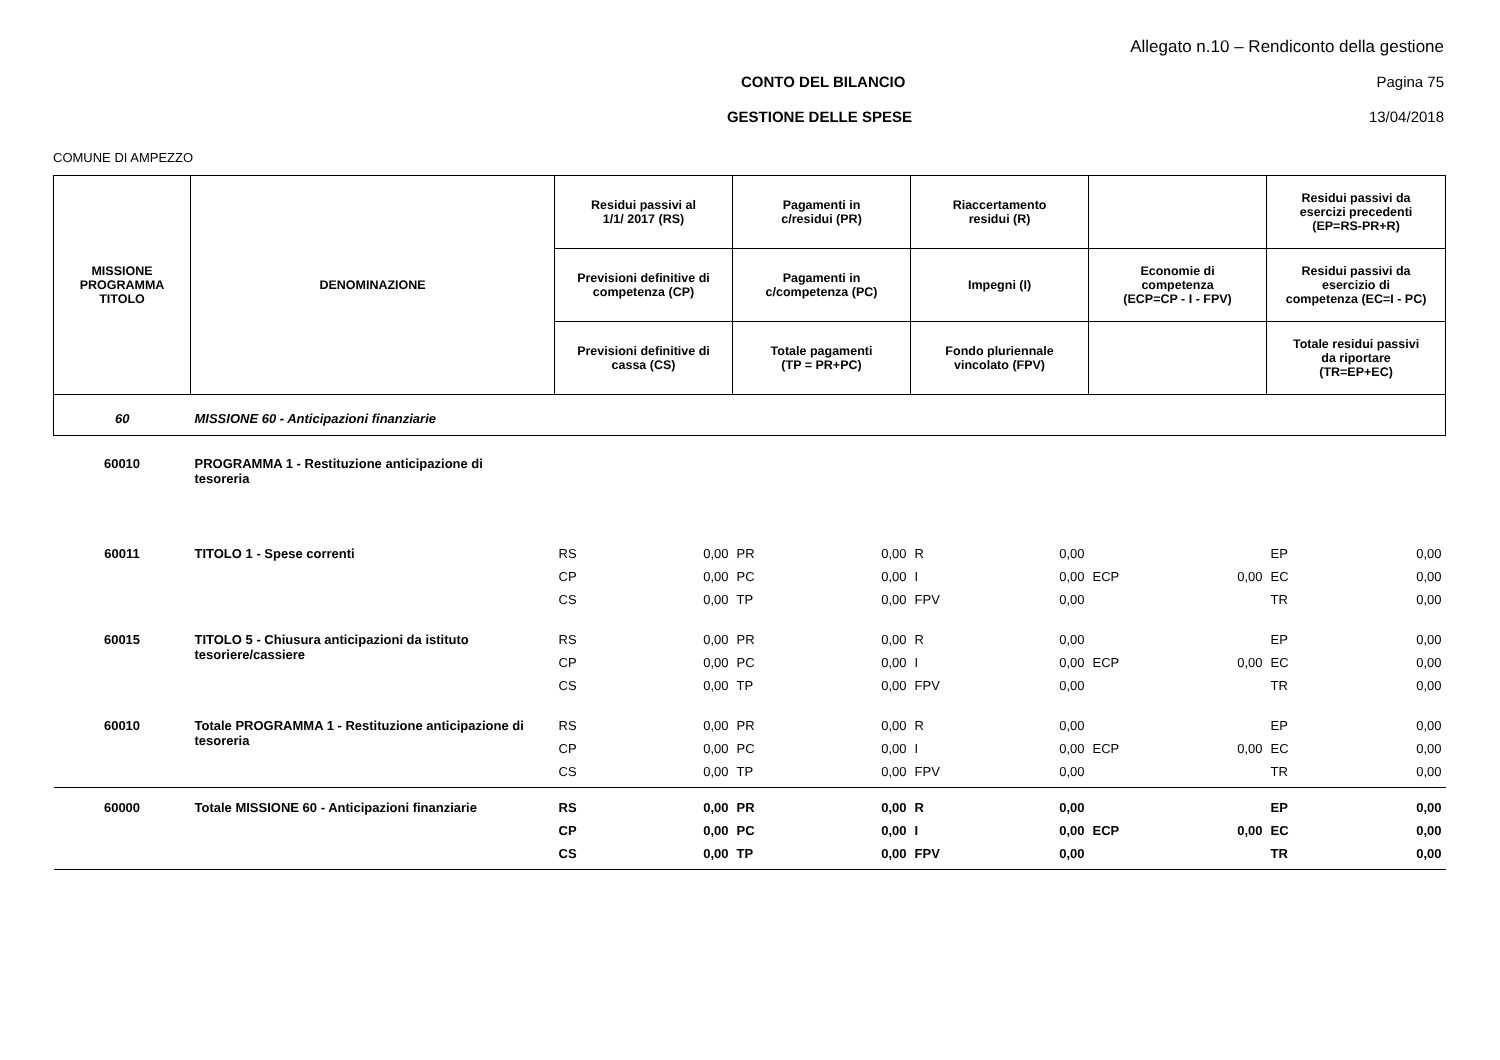Allegato n.10 – Rendiconto della gestione
CONTO DEL BILANCIO Pagina 75
GESTIONE DELLE SPESE 13/04/2018
COMUNE DI AMPEZZO
| MISSIONE PROGRAMMA TITOLO | DENOMINAZIONE | Residui passivi al 1/1/ 2017 (RS) | | Pagamenti in c/residui (PR) | | Riaccertamento residui (R) | | | | Residui passivi da esercizi precedenti (EP=RS-PR+R) | |
| --- | --- | --- | --- | --- | --- | --- | --- | --- | --- | --- | --- |
| | | Previsioni definitive di competenza (CP) | | Pagamenti in c/competenza (PC) | | Impegni (I) | | Economie di competenza (ECP=CP - I - FPV) | | Residui passivi da esercizio di competenza (EC=I - PC) | |
| | | Previsioni definitive di cassa (CS) | | Totale pagamenti (TP = PR+PC) | | Fondo pluriennale vincolato (FPV) | | | | Totale residui passivi da riportare (TR=EP+EC) | |
| 60 | MISSIONE 60 - Anticipazioni finanziarie | | | | | | | | | | |
| 60010 | PROGRAMMA 1 - Restituzione anticipazione di tesoreria | | | | | | | | | | |
| 60011 | TITOLO 1 - Spese correnti | RS | 0,00 | PR | 0,00 | R | 0,00 | | | EP | 0,00 |
| | | CP | 0,00 | PC | 0,00 | I | 0,00 | ECP | 0,00 | EC | 0,00 |
| | | CS | 0,00 | TP | 0,00 | FPV | 0,00 | | | TR | 0,00 |
| 60015 | TITOLO 5 - Chiusura anticipazioni da istituto tesoriere/cassiere | RS | 0,00 | PR | 0,00 | R | 0,00 | | | EP | 0,00 |
| | | CP | 0,00 | PC | 0,00 | I | 0,00 | ECP | 0,00 | EC | 0,00 |
| | | CS | 0,00 | TP | 0,00 | FPV | 0,00 | | | TR | 0,00 |
| 60010 | Totale PROGRAMMA 1 - Restituzione anticipazione di tesoreria | RS | 0,00 | PR | 0,00 | R | 0,00 | | | EP | 0,00 |
| | | CP | 0,00 | PC | 0,00 | I | 0,00 | ECP | 0,00 | EC | 0,00 |
| | | CS | 0,00 | TP | 0,00 | FPV | 0,00 | | | TR | 0,00 |
| 60000 | Totale MISSIONE 60 - Anticipazioni finanziarie | RS | 0,00 | PR | 0,00 | R | 0,00 | | | EP | 0,00 |
| | | CP | 0,00 | PC | 0,00 | I | 0,00 | ECP | 0,00 | EC | 0,00 |
| | | CS | 0,00 | TP | 0,00 | FPV | 0,00 | | | TR | 0,00 |